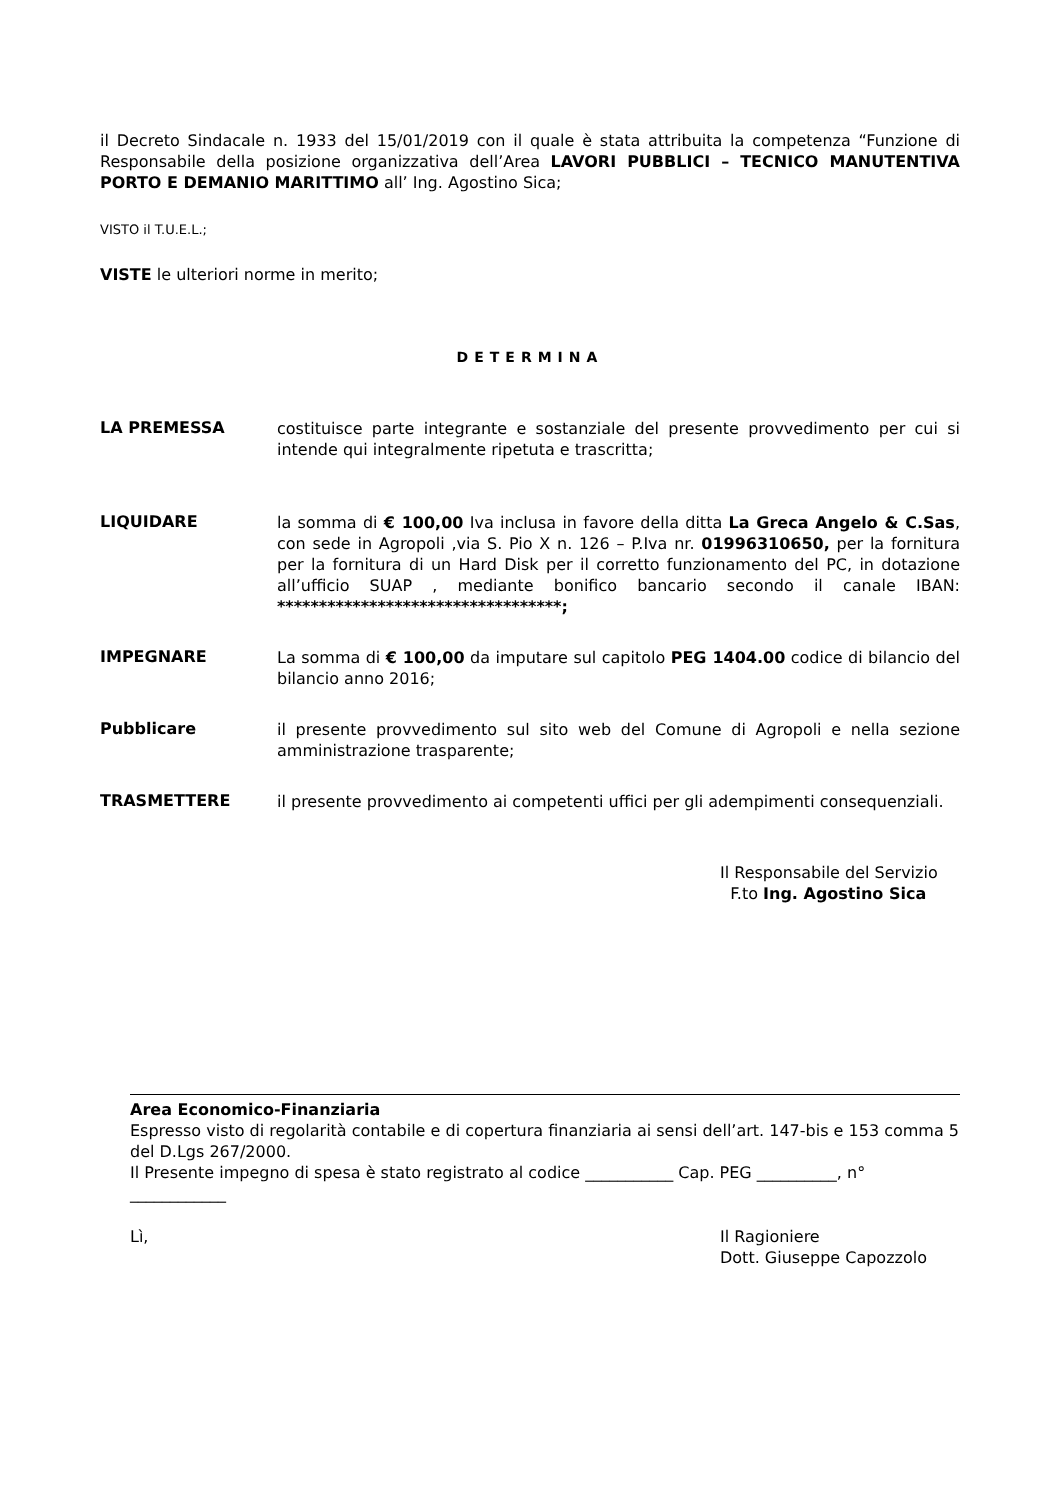il Decreto Sindacale n. 1933 del 15/01/2019 con il quale è stata attribuita la competenza “Funzione di Responsabile della posizione organizzativa dell’Area LAVORI PUBBLICI – TECNICO MANUTENTIVA PORTO E DEMANIO MARITTIMO all’ Ing. Agostino Sica;
VISTO il T.U.E.L.;
VISTE le ulteriori norme in merito;
DETERMINA
LA PREMESSA
costituisce parte integrante e sostanziale del presente provvedimento per cui si intende qui integralmente ripetuta e trascritta;
LIQUIDARE
la somma di € 100,00 Iva inclusa in favore della ditta La Greca Angelo & C.Sas, con sede in Agropoli ,via S. Pio X n. 126 – P.Iva nr. 01996310650, per la fornitura per la fornitura di un Hard Disk per il corretto funzionamento del PC, in dotazione all’ufficio SUAP , mediante bonifico bancario secondo il canale IBAN: **********************************;
IMPEGNARE
La somma di € 100,00 da imputare sul capitolo PEG 1404.00 codice di bilancio del bilancio anno 2016;
Pubblicare
il presente provvedimento sul sito web del Comune di Agropoli e nella sezione amministrazione trasparente;
TRASMETTERE
il presente provvedimento ai competenti uffici per gli adempimenti consequenziali.
Il Responsabile del Servizio
F.to Ing. Agostino Sica
Area Economico-Finanziaria
Espresso visto di regolarità contabile e di copertura finanziaria ai sensi dell’art. 147-bis e 153 comma 5 del D.Lgs 267/2000.
Il Presente impegno di spesa è stato registrato al codice ___________ Cap. PEG __________, n° ____________
Lì, Il Ragioniere
Dott. Giuseppe Capozzolo